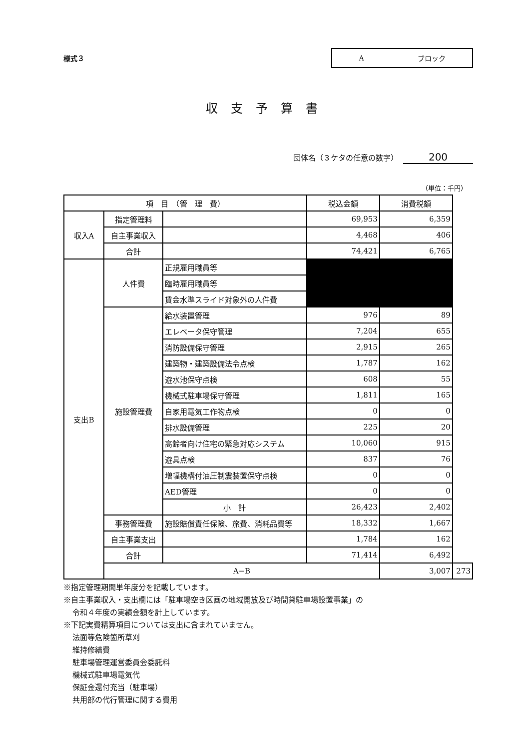様式３
Aブロック
収支予算書
団体名（３ケタの任意の数字） 200
（単位：千円）
| 項 目 （管 理 費） | | | 税込金額 | 消費税額 | |
| --- | --- | --- | --- | --- | --- |
| 収入A | 指定管理料 | | 69,953 | 6,359 | |
| | 自主事業収入 | | 4,468 | 406 | |
| | 合計 | | 74,421 | 6,765 | |
| 支出B | 人件費 | 正規雇用職員等 | | | |
| | | 臨時雇用職員等 | | | |
| | | 賃金水準スライド対象外の人件費 | | | |
| | 施設管理費 | 給水装置管理 | 976 | 89 | |
| | | エレベータ保守管理 | 7,204 | 655 | |
| | | 消防設備保守管理 | 2,915 | 265 | |
| | | 建築物・建築設備法令点検 | 1,787 | 162 | |
| | | 遊水池保守点検 | 608 | 55 | |
| | | 機械式駐車場保守管理 | 1,811 | 165 | |
| | | 自家用電気工作物点検 | 0 | 0 | |
| | | 排水設備管理 | 225 | 20 | |
| | | 高齢者向け住宅の緊急対応システム | 10,060 | 915 | |
| | | 遊具点検 | 837 | 76 | |
| | | 増幅機構付油圧制震装置保守点検 | 0 | 0 | |
| | | AED管理 | 0 | 0 | |
| | | 小 計 | 26,423 | 2,402 | |
| | 事務管理費 | 施設賠償責任保険、旅費、消耗品費等 | 18,332 | 1,667 | |
| | 自主事業支出 | | 1,784 | 162 | |
| | 合計 | | 71,414 | 6,492 | |
| | A−B | | | 3,007 | 273 |
※指定管理期間単年度分を記載しています。
※自主事業収入・支出欄には「駐車場空き区画の地域開放及び時間貸駐車場設置事業」の
令和４年度の実績金額を計上しています。
※下記実費精算項目については支出に含まれていません。
法面等危険箇所草刈
維持修繕費
駐車場管理運営委員会委託料
機械式駐車場電気代
保証金還付充当（駐車場）
共用部の代行管理に関する費用